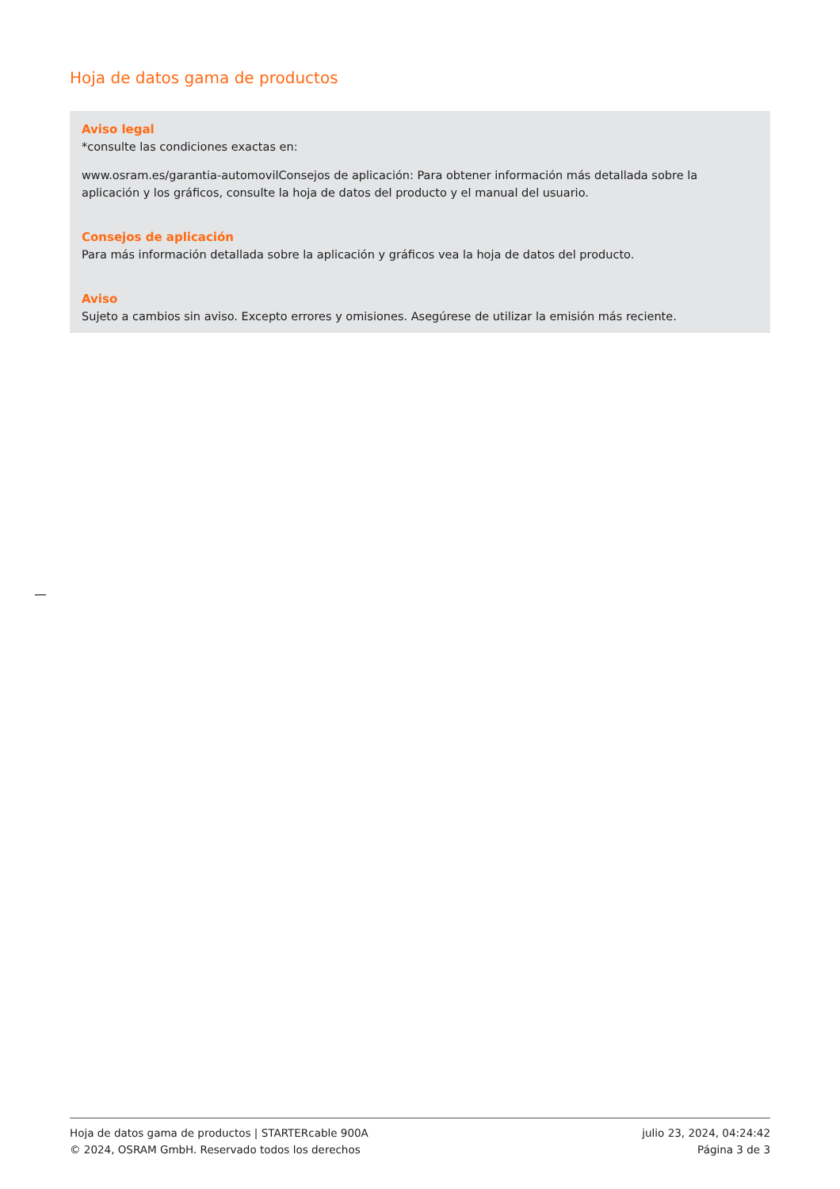Hoja de datos gama de productos
Aviso legal
*consulte las condiciones exactas en:
www.osram.es/garantia-automovilConsejos de aplicación: Para obtener información más detallada sobre la aplicación y los gráficos, consulte la hoja de datos del producto y el manual del usuario.
Consejos de aplicación
Para más información detallada sobre la aplicación y gráficos vea la hoja de datos del producto.
Aviso
Sujeto a cambios sin aviso. Excepto errores y omisiones. Asegúrese de utilizar la emisión más reciente.
Hoja de datos gama de productos | STARTERcable 900A
© 2024, OSRAM GmbH. Reservado todos los derechos
julio 23, 2024, 04:24:42
Página 3 de 3